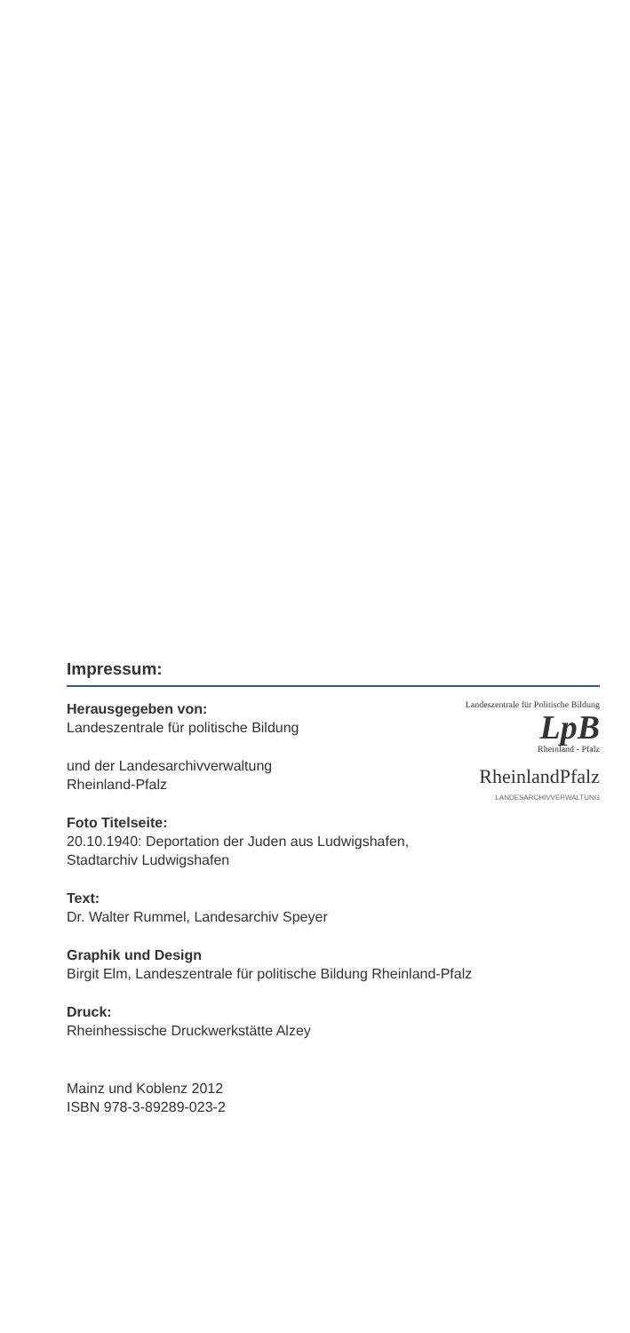Impressum:
Herausgegeben von:
Landeszentrale für politische Bildung
und der Landesarchivverwaltung
Rheinland-Pfalz
Landeszentrale für Politische Bildung
LpB
Rheinland - Pfalz
RheinlandPfalz
LANDESARCHIVVERWALTUNG
Foto Titelseite:
20.10.1940: Deportation der Juden aus Ludwigshafen,
Stadtarchiv Ludwigshafen
Text:
Dr. Walter Rummel, Landesarchiv Speyer
Graphik und Design
Birgit Elm, Landeszentrale für politische Bildung Rheinland-Pfalz
Druck:
Rheinhessische Druckwerkstätte Alzey
Mainz und Koblenz 2012
ISBN 978-3-89289-023-2